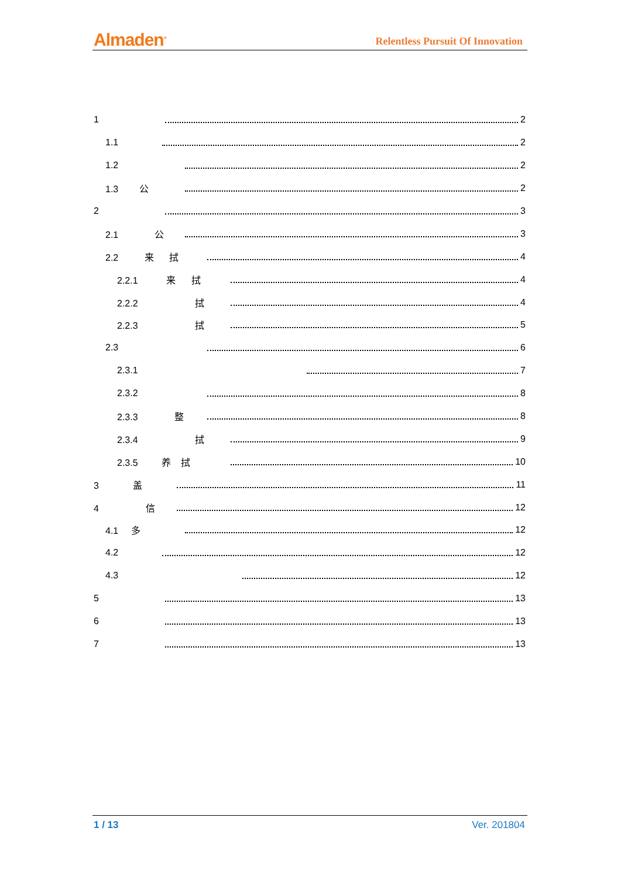Almaden<sup>®</sup> Relentless Pursuit Of Innovation
1 2
1.1 2
1.2 2
1.3 公 2
2 3
2.1 公 3
2.2 来 拭 4
2.2.1 来 拭 4
2.2.2 拭 4
2.2.3 拭 5
2.3 6
2.3.1 7
2.3.2 8
2.3.3 整 8
2.3.4 拭 9
2.3.5 养 拭 10
3 盖 11
4 信 12
4.1 多 12
4.2 12
4.3 12
5 13
6 13
7 13
1 / 13 Ver. 201804